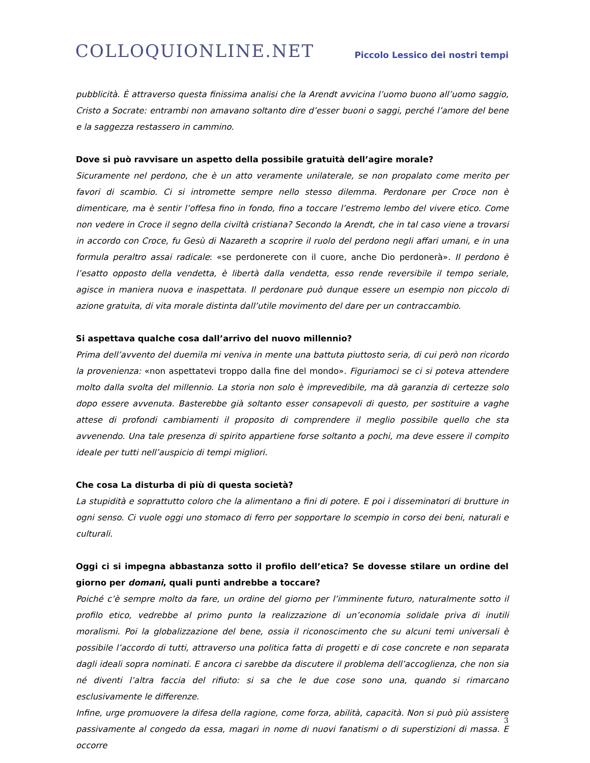COLLOQUIONLINE.NET
Piccolo Lessico dei nostri tempi
pubblicità. È attraverso questa finissima analisi che la Arendt avvicina l’uomo buono all’uomo saggio, Cristo a Socrate: entrambi non amavano soltanto dire d’esser buoni o saggi, perché l’amore del bene e la saggezza restassero in cammino.
Dove si può ravvisare un aspetto della possibile gratuità dell’agire morale?
Sicuramente nel perdono, che è un atto veramente unilaterale, se non propalato come merito per favori di scambio. Ci si intromette sempre nello stesso dilemma. Perdonare per Croce non è dimenticare, ma è sentir l’offesa fino in fondo, fino a toccare l’estremo lembo del vivere etico. Come non vedere in Croce il segno della civiltà cristiana? Secondo la Arendt, che in tal caso viene a trovarsi in accordo con Croce, fu Gesù di Nazareth a scoprire il ruolo del perdono negli affari umani, e in una formula peraltro assai radicale: «se perdonerete con il cuore, anche Dio perdonerà». Il perdono è l’esatto opposto della vendetta, è libertà dalla vendetta, esso rende reversibile il tempo seriale, agisce in maniera nuova e inaspettata. Il perdonare può dunque essere un esempio non piccolo di azione gratuita, di vita morale distinta dall’utile movimento del dare per un contraccambio.
Si aspettava qualche cosa dall’arrivo del nuovo millennio?
Prima dell’avvento del duemila mi veniva in mente una battuta piuttosto seria, di cui però non ricordo la provenienza: «non aspettatevi troppo dalla fine del mondo». Figuriamoci se ci si poteva attendere molto dalla svolta del millennio. La storia non solo è imprevedibile, ma dà garanzia di certezze solo dopo essere avvenuta. Basterebbe già soltanto esser consapevoli di questo, per sostituire a vaghe attese di profondi cambiamenti il proposito di comprendere il meglio possibile quello che sta avvenendo. Una tale presenza di spirito appartiene forse soltanto a pochi, ma deve essere il compito ideale per tutti nell’auspicio di tempi migliori.
Che cosa La disturba di più di questa società?
La stupidità e soprattutto coloro che la alimentano a fini di potere. E poi i disseminatori di brutture in ogni senso. Ci vuole oggi uno stomaco di ferro per sopportare lo scempio in corso dei beni, naturali e culturali.
Oggi ci si impegna abbastanza sotto il profilo dell’etica? Se dovesse stilare un ordine del giorno per domani, quali punti andrebbe a toccare?
Poiché c’è sempre molto da fare, un ordine del giorno per l’imminente futuro, naturalmente sotto il profilo etico, vedrebbe al primo punto la realizzazione di un’economia solidale priva di inutili moralismi. Poi la globalizzazione del bene, ossia il riconoscimento che su alcuni temi universali è possibile l’accordo di tutti, attraverso una politica fatta di progetti e di cose concrete e non separata dagli ideali sopra nominati. E ancora ci sarebbe da discutere il problema dell’accoglienza, che non sia né diventi l’altra faccia del rifiuto: si sa che le due cose sono una, quando si rimarcano esclusivamente le differenze.
Infine, urge promuovere la difesa della ragione, come forza, abilità, capacità. Non si può più assistere passivamente al congedo da essa, magari in nome di nuovi fanatismi o di superstizioni di massa. E occorre
3